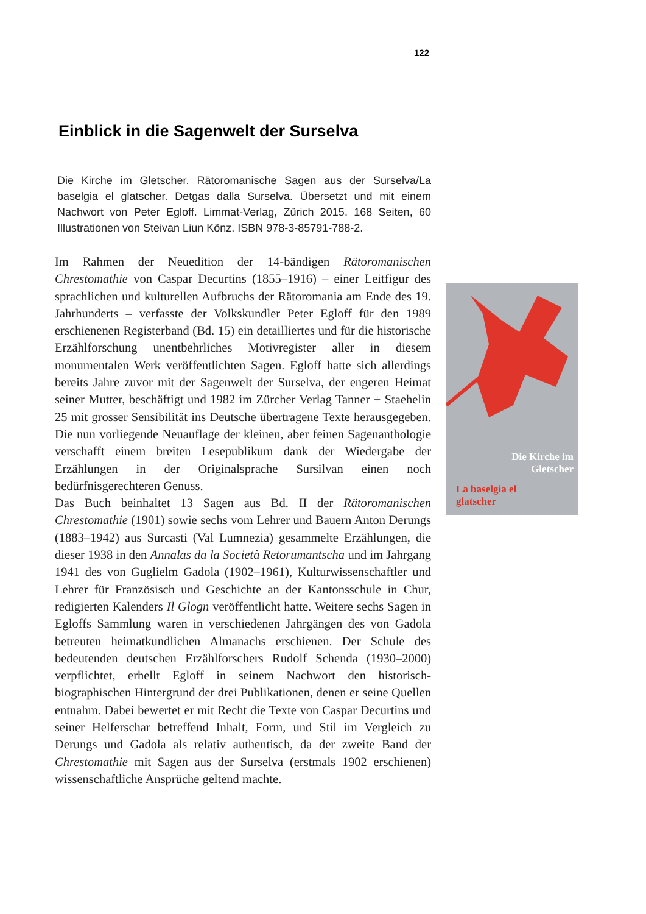122
Einblick in die Sagenwelt der Surselva
Die Kirche im Gletscher. Rätoromanische Sagen aus der Surselva/La baselgia el glatscher. Detgas dalla Surselva. Übersetzt und mit einem Nachwort von Peter Egloff. Limmat-Verlag, Zürich 2015. 168 Seiten, 60 Illustrationen von Steivan Liun Könz. ISBN 978-3-85791-788-2.
Im Rahmen der Neuedition der 14-bändigen Rätoromanischen Chrestomathie von Caspar Decurtins (1855–1916) – einer Leitfigur des sprachlichen und kulturellen Aufbruchs der Rätoromania am Ende des 19. Jahrhunderts – verfasste der Volkskundler Peter Egloff für den 1989 erschienenen Registerband (Bd. 15) ein detailliertes und für die historische Erzählforschung unentbehrliches Motivregister aller in diesem monumentalen Werk veröffentlichten Sagen. Egloff hatte sich allerdings bereits Jahre zuvor mit der Sagenwelt der Surselva, der engeren Heimat seiner Mutter, beschäftigt und 1982 im Zürcher Verlag Tanner + Staehelin 25 mit grosser Sensibilität ins Deutsche übertragene Texte herausgegeben. Die nun vorliegende Neuauflage der kleinen, aber feinen Sagenanthologie verschafft einem breiten Lesepublikum dank der Wiedergabe der Erzählungen in der Originalsprache Sursilvan einen noch bedürfnisgerechteren Genuss.
Das Buch beinhaltet 13 Sagen aus Bd. II der Rätoromanischen Chrestomathie (1901) sowie sechs vom Lehrer und Bauern Anton Derungs (1883–1942) aus Surcasti (Val Lumnezia) gesammelte Erzählungen, die dieser 1938 in den Annalas da la Società Retorumantscha und im Jahrgang 1941 des von Guglielm Gadola (1902–1961), Kulturwissenschaftler und Lehrer für Französisch und Geschichte an der Kantonsschule in Chur, redigierten Kalenders Il Glogn veröffentlicht hatte. Weitere sechs Sagen in Egloffs Sammlung waren in verschiedenen Jahrgängen des von Gadola betreuten heimatkundlichen Almanachs erschienen. Der Schule des bedeutenden deutschen Erzählforschers Rudolf Schenda (1930–2000) verpflichtet, erhellt Egloff in seinem Nachwort den historisch-biographischen Hintergrund der drei Publikationen, denen er seine Quellen entnahm. Dabei bewertet er mit Recht die Texte von Caspar Decurtins und seiner Helferschar betreffend Inhalt, Form, und Stil im Vergleich zu Derungs und Gadola als relativ authentisch, da der zweite Band der Chrestomathie mit Sagen aus der Surselva (erstmals 1902 erschienen) wissenschaftliche Ansprüche geltend machte.
Die Kirche im
Gletscher
La baselgia el
glatscher